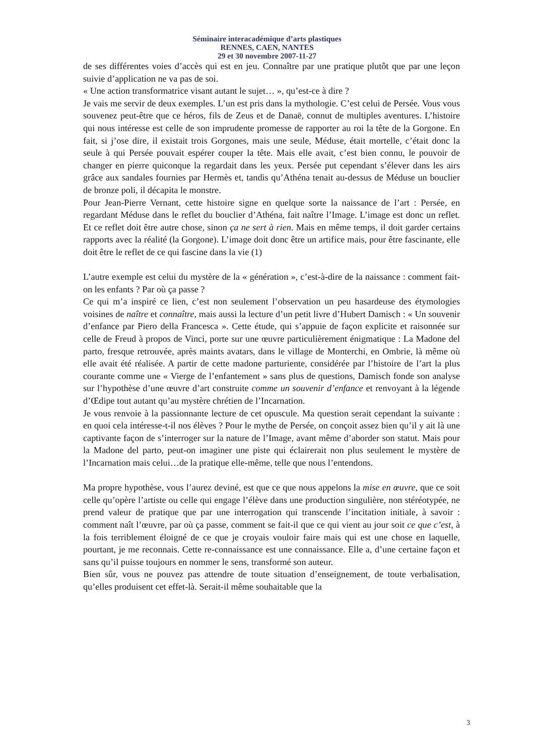Séminaire interacadémique d’arts plastiques
RENNES, CAEN, NANTES
29 et 30 novembre 2007-11-27
de ses différentes voies d’accès qui est en jeu. Connaître par une pratique plutôt que par une leçon suivie d’application ne va pas de soi.
« Une action transformatrice visant autant le sujet… », qu’est-ce à dire ?
Je vais me servir de deux exemples. L’un est pris dans la mythologie. C’est celui de Persée. Vous vous souvenez peut-être que ce héros, fils de Zeus et de Danaë, connut de multiples aventures. L’histoire qui nous intéresse est celle de son imprudente promesse de rapporter au roi la tête de la Gorgone. En fait, si j’ose dire, il existait trois Gorgones, mais une seule, Méduse, était mortelle, c’était donc la seule à qui Persée pouvait espérer couper la tête. Mais elle avait, c’est bien connu, le pouvoir de changer en pierre quiconque la regardait dans les yeux. Persée put cependant s’élever dans les airs grâce aux sandales fournies par Hermès et, tandis qu’Athéna tenait au-dessus de Méduse un bouclier de bronze poli, il décapita le monstre.
Pour Jean-Pierre Vernant, cette histoire signe en quelque sorte la naissance de l’art : Persée, en regardant Méduse dans le reflet du bouclier d’Athéna, fait naître l’Image. L’image est donc un reflet. Et ce reflet doit être autre chose, sinon ça ne sert à rien. Mais en même temps, il doit garder certains rapports avec la réalité (la Gorgone). L’image doit donc être un artifice mais, pour être fascinante, elle doit être le reflet de ce qui fascine dans la vie (1)
L’autre exemple est celui du mystère de la « génération », c’est-à-dire de la naissance : comment fait-on les enfants ? Par où ça passe ?
Ce qui m’a inspiré ce lien, c’est non seulement l’observation un peu hasardeuse des étymologies voisines de naître et connaître, mais aussi la lecture d’un petit livre d’Hubert Damisch : « Un souvenir d’enfance par Piero della Francesca ». Cette étude, qui s’appuie de façon explicite et raisonnée sur celle de Freud à propos de Vinci, porte sur une œuvre particulièrement énigmatique : La Madone del parto, fresque retrouvée, après maints avatars, dans le village de Monterchi, en Ombrie, là même où elle avait été réalisée. A partir de cette madone parturiente, considérée par l’histoire de l’art la plus courante comme une « Vierge de l’enfantement » sans plus de questions, Damisch fonde son analyse sur l’hypothèse d’une œuvre d’art construite comme un souvenir d’enfance et renvoyant à la légende d’Œdipe tout autant qu’au mystère chrétien de l’Incarnation.
Je vous renvoie à la passionnante lecture de cet opuscule. Ma question serait cependant la suivante : en quoi cela intéresse-t-il nos élèves ? Pour le mythe de Persée, on conçoit assez bien qu’il y ait là une captivante façon de s’interroger sur la nature de l’Image, avant même d’aborder son statut. Mais pour la Madone del parto, peut-on imaginer une piste qui éclairerait non plus seulement le mystère de l’Incarnation mais celui…de la pratique elle-même, telle que nous l’entendons.
Ma propre hypothèse, vous l’aurez deviné, est que ce que nous appelons la mise en œuvre, que ce soit celle qu’opère l’artiste ou celle qui engage l’élève dans une production singulière, non stéréotypée, ne prend valeur de pratique que par une interrogation qui transcende l’incitation initiale, à savoir : comment naît l’œuvre, par où ça passe, comment se fait-il que ce qui vient au jour soit ce que c’est, à la fois terriblement éloigné de ce que je croyais vouloir faire mais qui est une chose en laquelle, pourtant, je me reconnais. Cette re-connaissance est une connaissance. Elle a, d’une certaine façon et sans qu’il puisse toujours en nommer le sens, transformé son auteur.
Bien sûr, vous ne pouvez pas attendre de toute situation d’enseignement, de toute verbalisation, qu’elles produisent cet effet-là. Serait-il même souhaitable que la
3